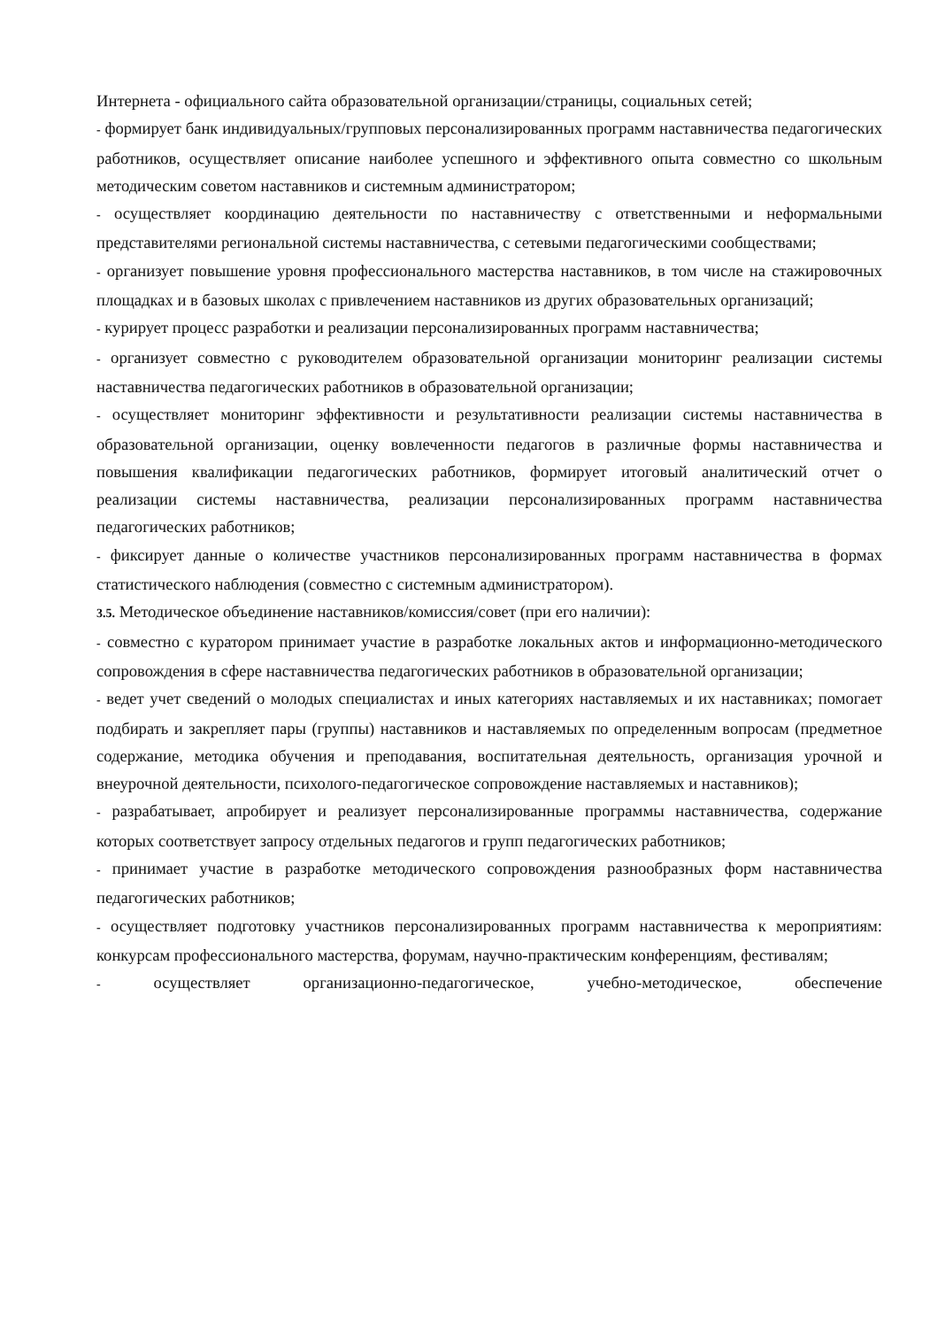Интернета - официального сайта образовательной организации/страницы, социальных сетей;
- формирует банк индивидуальных/групповых персонализированных программ наставничества педагогических работников, осуществляет описание наиболее успешного и эффективного опыта совместно со школьным методическим советом наставников и системным администратором;
- осуществляет координацию деятельности по наставничеству с ответственными и неформальными представителями региональной системы наставничества, с сетевыми педагогическими сообществами;
- организует повышение уровня профессионального мастерства наставников, в том числе на стажировочных площадках и в базовых школах с привлечением наставников из других образовательных организаций;
- курирует процесс разработки и реализации персонализированных программ наставничества;
- организует совместно с руководителем образовательной организации мониторинг реализации системы наставничества педагогических работников в образовательной организации;
- осуществляет мониторинг эффективности и результативности реализации системы наставничества в образовательной организации, оценку вовлеченности педагогов в различные формы наставничества и повышения квалификации педагогических работников, формирует итоговый аналитический отчет о реализации системы наставничества, реализации персонализированных программ наставничества педагогических работников;
- фиксирует данные о количестве участников персонализированных программ наставничества в формах статистического наблюдения (совместно с системным администратором).
3.5. Методическое объединение наставников/комиссия/совет (при его наличии):
- совместно с куратором принимает участие в разработке локальных актов и информационно-методического сопровождения в сфере наставничества педагогических работников в образовательной организации;
- ведет учет сведений о молодых специалистах и иных категориях наставляемых и их наставниках; помогает подбирать и закрепляет пары (группы) наставников и наставляемых по определенным вопросам (предметное содержание, методика обучения и преподавания, воспитательная деятельность, организация урочной и внеурочной деятельности, психолого-педагогическое сопровождение наставляемых и наставников);
- разрабатывает, апробирует и реализует персонализированные программы наставничества, содержание которых соответствует запросу отдельных педагогов и групп педагогических работников;
- принимает участие в разработке методического сопровождения разнообразных форм наставничества педагогических работников;
- осуществляет подготовку участников персонализированных программ наставничества к мероприятиям: конкурсам профессионального мастерства, форумам, научно-практическим конференциям, фестивалям;
- осуществляет организационно-педагогическое, учебно-методическое, обеспечение